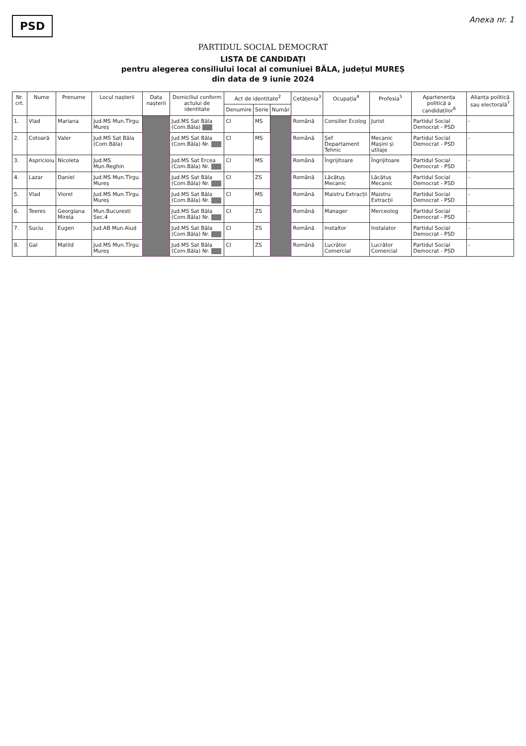PSD
Anexa nr. 1
PARTIDUL SOCIAL DEMOCRAT
LISTA DE CANDIDAȚI
pentru alegerea consiliului local al comuniuei BĂLA, județul MUREȘ
din data de 9 iunie 2024
| Nr. crt. | Nume | Prenume | Locul nașterii | Data nașterii | Domiciliul conform actului de identitate | Act de identitate<sup>2</sup> | | | Cetățenia<sup>3</sup> | Ocupația<sup>4</sup> | Profesia<sup>5</sup> | Apartenența politică a candidaților<sup>6</sup> | Alianța politică sau electorală<sup>7</sup> |
| --- | --- | --- | --- | --- | --- | --- | --- | --- | --- | --- | --- | --- | --- |
| | | | | | | Denumire | Serie | Număr | | | | | |
| 1. | Vlad | Mariana | Jud.MS Mun.Tîrgu Mureș | | Jud.MS Sat Băla (Com.Băla) | CI | MS | | Română | Consilier Ecolog | Jurist | Partidul Social Democrat - PSD | - |
| 2. | Cotoară | Valer | Jud.MS Sat Băla (Com.Băla) | | Jud.MS Sat Băla (Com.Băla) Nr. | CI | MS | | Română | Șef Departament Tehnic | Mecanic Mașini și utilaje | Partidul Social Democrat - PSD | - |
| 3. | Aspricioiu | Nicoleta | Jud.MS Mun.Reghin | | Jud.MS Sat Ercea (Com.Băla) Nr. | CI | MS | | Română | Îngrijitoare | Îngrijitoare | Partidul Social Democrat - PSD | - |
| 4. | Lazar | Daniel | Jud.MS Mun.Tîrgu Mureș | | Jud.MS Sat Băla (Com.Băla) Nr. | CI | ZS | | Română | Lăcătuș Mecanic | Lăcătuș Mecanic | Partidul Social Democrat - PSD | - |
| 5. | Vlad | Viorel | Jud.MS Mun.Tîrgu Mureș | | Jud.MS Sat Băla (Com.Băla) Nr. | CI | MS | | Română | Maistru Extracții | Maistru Extracții | Partidul Social Democrat - PSD | - |
| 6. | Teeres | Georgiana Mirela | Mun.Bucuresti Sec.4 | | Jud.MS Sat Băla (Com.Băla) Nr. | CI | ZS | | Română | Manager | Merceolog | Partidul Social Democrat - PSD | - |
| 7. | Suciu | Eugen | Jud.AB Mun.Aiud | | Jud.MS Sat Băla (Com.Băla) Nr. | CI | ZS | | Română | Instaltor | Instalator | Partidul Social Democrat - PSD | - |
| 8. | Gal | Matild | Jud.MS Mun.Tîrgu Mureș | | Jud.MS Sat Băla (Com.Băla) Nr. | CI | ZS | | Română | Lucrător Comercial | Lucrător Comercial | Partidul Social Democrat - PSD | - |